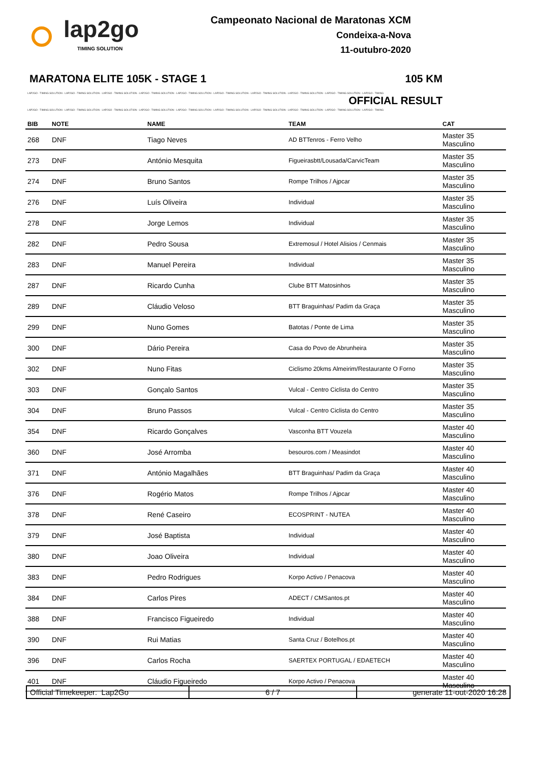lap2go
TIMING SOLUTION
Campeonato Nacional de Maratonas XCM
Condeixa-a-Nova
11-outubro-2020
MARATONA ELITE 105K - STAGE 1 105 KM
LAP2GO - TIMING SOLUTION - LAP2GO - TIMING SOLUTION - LAP2GO - TIMING SOLUTION - LAP2GO - TIMING SOLUTION - LAP2GO - TIMING SOLUTION - LAP2GO - TIMING SOLUTION - LAP2GO - TIMING SOLUTION - LAP2GO - TIMING SOLUTION - LAP2GO - TIMING SOLUTION - LAP2GO - TIMING
OFFICIAL RESULT
LAP2GO - TIMING SOLUTION - LAP2GO - TIMING SOLUTION - LAP2GO - TIMING SOLUTION - LAP2GO - TIMING SOLUTION - LAP2GO - TIMING SOLUTION - LAP2GO - TIMING SOLUTION - LAP2GO - TIMING SOLUTION - LAP2GO - TIMING SOLUTION - LAP2GO - TIMING SOLUTION - LAP2GO - TIMING
| BIB | NOTE | NAME | TEAM | CAT |
| --- | --- | --- | --- | --- |
| 268 | DNF | Tiago Neves | AD BTTenros - Ferro Velho | Master 35 Masculino |
| 273 | DNF | António Mesquita | Figueirasbtt/Lousada/CarvicTeam | Master 35 Masculino |
| 274 | DNF | Bruno Santos | Rompe Trilhos / Ajpcar | Master 35 Masculino |
| 276 | DNF | Luís Oliveira | Individual | Master 35 Masculino |
| 278 | DNF | Jorge Lemos | Individual | Master 35 Masculino |
| 282 | DNF | Pedro Sousa | Extremosul / Hotel Alisios / Cenmais | Master 35 Masculino |
| 283 | DNF | Manuel Pereira | Individual | Master 35 Masculino |
| 287 | DNF | Ricardo Cunha | Clube BTT Matosinhos | Master 35 Masculino |
| 289 | DNF | Cláudio Veloso | BTT Braguinhas/ Padim da Graça | Master 35 Masculino |
| 299 | DNF | Nuno Gomes | Batotas / Ponte de Lima | Master 35 Masculino |
| 300 | DNF | Dário Pereira | Casa do Povo de Abrunheira | Master 35 Masculino |
| 302 | DNF | Nuno Fitas | Ciclismo 20kms Almeirim/Restaurante O Forno | Master 35 Masculino |
| 303 | DNF | Gonçalo Santos | Vulcal - Centro Ciclista do Centro | Master 35 Masculino |
| 304 | DNF | Bruno Passos | Vulcal - Centro Ciclista do Centro | Master 35 Masculino |
| 354 | DNF | Ricardo Gonçalves | Vasconha BTT Vouzela | Master 40 Masculino |
| 360 | DNF | José Arromba | besouros.com / Measindot | Master 40 Masculino |
| 371 | DNF | António Magalhães | BTT Braguinhas/ Padim da Graça | Master 40 Masculino |
| 376 | DNF | Rogério Matos | Rompe Trilhos / Ajpcar | Master 40 Masculino |
| 378 | DNF | René Caseiro | ECOSPRINT - NUTEA | Master 40 Masculino |
| 379 | DNF | José Baptista | Individual | Master 40 Masculino |
| 380 | DNF | Joao Oliveira | Individual | Master 40 Masculino |
| 383 | DNF | Pedro Rodrigues | Korpo Activo / Penacova | Master 40 Masculino |
| 384 | DNF | Carlos Pires | ADECT / CMSantos.pt | Master 40 Masculino |
| 388 | DNF | Francisco Figueiredo | Individual | Master 40 Masculino |
| 390 | DNF | Rui Matias | Santa Cruz / Botelhos.pt | Master 40 Masculino |
| 396 | DNF | Carlos Rocha | SAERTEX PORTUGAL / EDAETECH | Master 40 Masculino |
| 401 | DNF | Cláudio Figueiredo | Korpo Activo / Penacova | Master 40 Masculino |
Official Timekeeper: Lap2Go 6 / 7 generate 11-out-2020 16:28